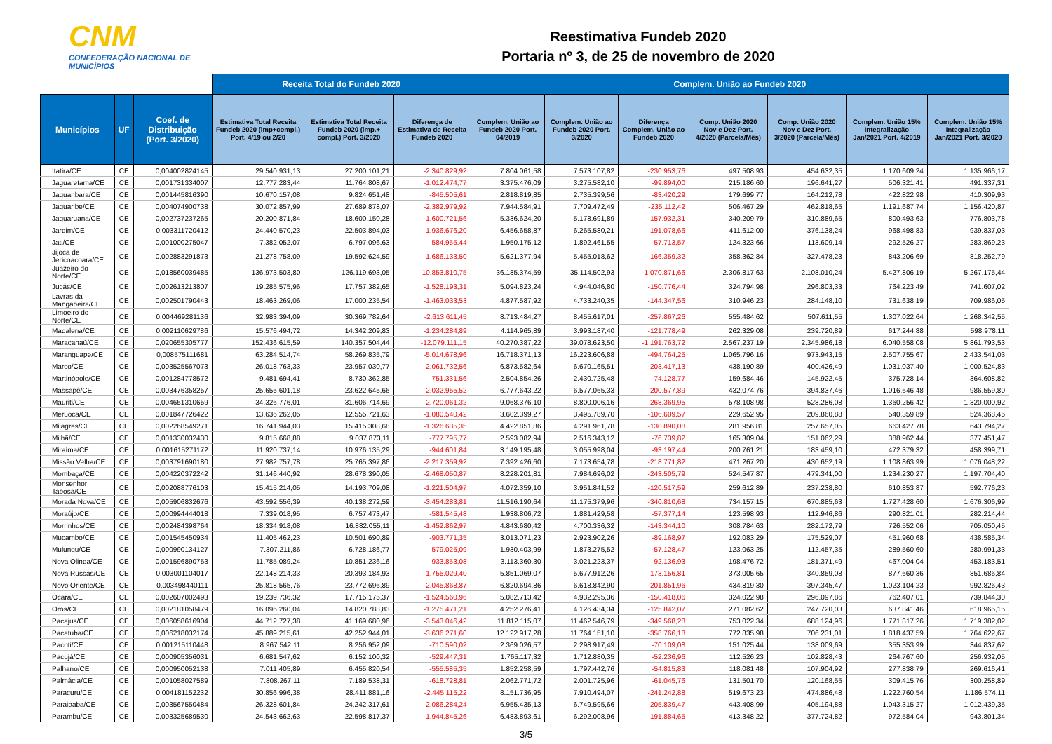CNM
CONFEDERAÇÃO NACIONAL DE MUNICÍPIOS
Reestimativa Fundeb 2020
Portaria nº 3, de 25 de novembro de 2020
| | | | Receita Total do Fundeb 2020 | | | Complem. União ao Fundeb 2020 | | | | | | |
| --- | --- | --- | --- | --- | --- | --- | --- | --- | --- | --- | --- | --- |
| Municípios | UF | Coef. de Distribuição (Port. 3/2020) | Estimativa Total Receita Fundeb 2020 (imp+compl.) Port. 4/19 ou 2/20 | Estimativa Total Receita Fundeb 2020 (imp.+ compl.) Port. 3/2020 | Diferença de Estimativa de Receita Fundeb 2020 | Complem. União ao Fundeb 2020 Port. 04/2019 | Complem. União ao Fundeb 2020 Port. 3/2020 | Diferença Complem. União ao Fundeb 2020 | Comp. União 2020 Nov e Dez Port. 4/2020 (Parcela/Mês) | Comp. União 2020 Nov e Dez Port. 3/2020 (Parcela/Mês) | Complem. União 15% Integralização Jan/2021 Port. 4/2019 | Complem. União 15% Integralização Jan/2021 Port. 3/2020 |
| Itatira/CE | CE | 0,004002824145 | 29.540.931,13 | 27.200.101,21 | -2.340.829,92 | 7.804.061,58 | 7.573.107,82 | -230.953,76 | 497.508,93 | 454.632,35 | 1.170.609,24 | 1.135.966,17 |
| Jaguaretama/CE | CE | 0,001731334007 | 12.777.283,44 | 11.764.808,67 | -1.012.474,77 | 3.375.476,09 | 3.275.582,10 | -99.894,00 | 215.186,60 | 196.641,27 | 506.321,41 | 491.337,31 |
| Jaguaribara/CE | CE | 0,001445816390 | 10.670.157,08 | 9.824.651,48 | -845.505,61 | 2.818.819,85 | 2.735.399,56 | -83.420,29 | 179.699,77 | 164.212,78 | 422.822,98 | 410.309,93 |
| Jaguaribe/CE | CE | 0,004074900738 | 30.072.857,99 | 27.689.878,07 | -2.382.979,92 | 7.944.584,91 | 7.709.472,49 | -235.112,42 | 506.467,29 | 462.818,65 | 1.191.687,74 | 1.156.420,87 |
| Jaguaruana/CE | CE | 0,002737237265 | 20.200.871,84 | 18.600.150,28 | -1.600.721,56 | 5.336.624,20 | 5.178.691,89 | -157.932,31 | 340.209,79 | 310.889,65 | 800.493,63 | 776.803,78 |
| Jardim/CE | CE | 0,003311720412 | 24.440.570,23 | 22.503.894,03 | -1.936.676,20 | 6.456.658,87 | 6.265.580,21 | -191.078,66 | 411.612,00 | 376.138,24 | 968.498,83 | 939.837,03 |
| Jati/CE | CE | 0,001000275047 | 7.382.052,07 | 6.797.096,63 | -584.955,44 | 1.950.175,12 | 1.892.461,55 | -57.713,57 | 124.323,66 | 113.609,14 | 292.526,27 | 283.869,23 |
| Jijoca de Jericoacoara/CE | CE | 0,002883291873 | 21.278.758,09 | 19.592.624,59 | -1.686.133,50 | 5.621.377,94 | 5.455.018,62 | -166.359,32 | 358.362,84 | 327.478,23 | 843.206,69 | 818.252,79 |
| Juazeiro do Norte/CE | CE | 0,018560039485 | 136.973.503,80 | 126.119.693,05 | -10.853.810,75 | 36.185.374,59 | 35.114.502,93 | -1.070.871,66 | 2.306.817,63 | 2.108.010,24 | 5.427.806,19 | 5.267.175,44 |
| Jucás/CE | CE | 0,002613213807 | 19.285.575,96 | 17.757.382,65 | -1.528.193,31 | 5.094.823,24 | 4.944.046,80 | -150.776,44 | 324.794,98 | 296.803,33 | 764.223,49 | 741.607,02 |
| Lavras da Mangabeira/CE | CE | 0,002501790443 | 18.463.269,06 | 17.000.235,54 | -1.463.033,53 | 4.877.587,92 | 4.733.240,35 | -144.347,56 | 310.946,23 | 284.148,10 | 731.638,19 | 709.986,05 |
| Limoeiro do Norte/CE | CE | 0,004469281136 | 32.983.394,09 | 30.369.782,64 | -2.613.611,45 | 8.713.484,27 | 8.455.617,01 | -257.867,26 | 555.484,62 | 507.611,55 | 1.307.022,64 | 1.268.342,55 |
| Madalena/CE | CE | 0,002110629786 | 15.576.494,72 | 14.342.209,83 | -1.234.284,89 | 4.114.965,89 | 3.993.187,40 | -121.778,49 | 262.329,08 | 239.720,89 | 617.244,88 | 598.978,11 |
| Maracanaú/CE | CE | 0,020655305777 | 152.436.615,59 | 140.357.504,44 | -12.079.111,15 | 40.270.387,22 | 39.078.623,50 | -1.191.763,72 | 2.567.237,19 | 2.345.986,18 | 6.040.558,08 | 5.861.793,53 |
| Maranguape/CE | CE | 0,008575111681 | 63.284.514,74 | 58.269.835,79 | -5.014.678,96 | 16.718.371,13 | 16.223.606,88 | -494.764,25 | 1.065.796,16 | 973.943,15 | 2.507.755,67 | 2.433.541,03 |
| Marco/CE | CE | 0,003525567073 | 26.018.763,33 | 23.957.030,77 | -2.061.732,56 | 6.873.582,64 | 6.670.165,51 | -203.417,13 | 438.190,89 | 400.426,49 | 1.031.037,40 | 1.000.524,83 |
| Martinópole/CE | CE | 0,001284778572 | 9.481.694,41 | 8.730.362,85 | -751.331,56 | 2.504.854,26 | 2.430.725,48 | -74.128,77 | 159.684,46 | 145.922,45 | 375.728,14 | 364.608,82 |
| Massapê/CE | CE | 0,003476358257 | 25.655.601,18 | 23.622.645,66 | -2.032.955,52 | 6.777.643,22 | 6.577.065,33 | -200.577,89 | 432.074,76 | 394.837,46 | 1.016.646,48 | 986.559,80 |
| Mauriti/CE | CE | 0,004651310659 | 34.326.776,01 | 31.606.714,69 | -2.720.061,32 | 9.068.376,10 | 8.800.006,16 | -268.369,95 | 578.108,98 | 528.286,08 | 1.360.256,42 | 1.320.000,92 |
| Meruoca/CE | CE | 0,001847726422 | 13.636.262,05 | 12.555.721,63 | -1.080.540,42 | 3.602.399,27 | 3.495.789,70 | -106.609,57 | 229.652,95 | 209.860,88 | 540.359,89 | 524.368,45 |
| Milagres/CE | CE | 0,002268549271 | 16.741.944,03 | 15.415.308,68 | -1.326.635,35 | 4.422.851,86 | 4.291.961,78 | -130.890,08 | 281.956,81 | 257.657,05 | 663.427,78 | 643.794,27 |
| Milhã/CE | CE | 0,001330032430 | 9.815.668,88 | 9.037.873,11 | -777.795,77 | 2.593.082,94 | 2.516.343,12 | -76.739,82 | 165.309,04 | 151.062,29 | 388.962,44 | 377.451,47 |
| Miraíma/CE | CE | 0,001615271172 | 11.920.737,14 | 10.976.135,29 | -944.601,84 | 3.149.195,48 | 3.055.998,04 | -93.197,44 | 200.761,21 | 183.459,10 | 472.379,32 | 458.399,71 |
| Missão Velha/CE | CE | 0,003791690180 | 27.982.757,78 | 25.765.397,86 | -2.217.359,92 | 7.392.426,60 | 7.173.654,78 | -218.771,82 | 471.267,20 | 430.652,19 | 1.108.863,99 | 1.076.048,22 |
| Mombaça/CE | CE | 0,004220372242 | 31.146.440,92 | 28.678.390,05 | -2.468.050,87 | 8.228.201,81 | 7.984.696,02 | -243.505,79 | 524.547,87 | 479.341,00 | 1.234.230,27 | 1.197.704,40 |
| Monsenhor Tabosa/CE | CE | 0,002088776103 | 15.415.214,05 | 14.193.709,08 | -1.221.504,97 | 4.072.359,10 | 3.951.841,52 | -120.517,59 | 259.612,89 | 237.238,80 | 610.853,87 | 592.776,23 |
| Morada Nova/CE | CE | 0,005906832676 | 43.592.556,39 | 40.138.272,59 | -3.454.283,81 | 11.516.190,64 | 11.175.379,96 | -340.810,68 | 734.157,15 | 670.885,63 | 1.727.428,60 | 1.676.306,99 |
| Moraújo/CE | CE | 0,000994444018 | 7.339.018,95 | 6.757.473,47 | -581.545,48 | 1.938.806,72 | 1.881.429,58 | -57.377,14 | 123.598,93 | 112.946,86 | 290.821,01 | 282.214,44 |
| Morrinhos/CE | CE | 0,002484398764 | 18.334.918,08 | 16.882.055,11 | -1.452.862,97 | 4.843.680,42 | 4.700.336,32 | -143.344,10 | 308.784,63 | 282.172,79 | 726.552,06 | 705.050,45 |
| Mucambo/CE | CE | 0,001545450934 | 11.405.462,23 | 10.501.690,89 | -903.771,35 | 3.013.071,23 | 2.923.902,26 | -89.168,97 | 192.083,29 | 175.529,07 | 451.960,68 | 438.585,34 |
| Mulungu/CE | CE | 0,000990134127 | 7.307.211,86 | 6.728.186,77 | -579.025,09 | 1.930.403,99 | 1.873.275,52 | -57.128,47 | 123.063,25 | 112.457,35 | 289.560,60 | 280.991,33 |
| Nova Olinda/CE | CE | 0,001596890753 | 11.785.089,24 | 10.851.236,16 | -933.853,08 | 3.113.360,30 | 3.021.223,37 | -92.136,93 | 198.476,72 | 181.371,49 | 467.004,04 | 453.183,51 |
| Nova Russas/CE | CE | 0,003001104017 | 22.148.214,33 | 20.393.184,93 | -1.755.029,40 | 5.851.069,07 | 5.677.912,26 | -173.156,81 | 373.005,65 | 340.859,08 | 877.660,36 | 851.686,84 |
| Novo Oriente/CE | CE | 0,003498440111 | 25.818.565,76 | 23.772.696,89 | -2.045.868,87 | 6.820.694,86 | 6.618.842,90 | -201.851,96 | 434.819,30 | 397.345,47 | 1.023.104,23 | 992.826,43 |
| Ocara/CE | CE | 0,002607002493 | 19.239.736,32 | 17.715.175,37 | -1.524.560,96 | 5.082.713,42 | 4.932.295,36 | -150.418,06 | 324.022,98 | 296.097,86 | 762.407,01 | 739.844,30 |
| Orós/CE | CE | 0,002181058479 | 16.096.260,04 | 14.820.788,83 | -1.275.471,21 | 4.252.276,41 | 4.126.434,34 | -125.842,07 | 271.082,62 | 247.720,03 | 637.841,46 | 618.965,15 |
| Pacajus/CE | CE | 0,006058616904 | 44.712.727,38 | 41.169.680,96 | -3.543.046,42 | 11.812.115,07 | 11.462.546,79 | -349.568,28 | 753.022,34 | 688.124,96 | 1.771.817,26 | 1.719.382,02 |
| Pacatuba/CE | CE | 0,006218032174 | 45.889.215,61 | 42.252.944,01 | -3.636.271,60 | 12.122.917,28 | 11.764.151,10 | -358.766,18 | 772.835,98 | 706.231,01 | 1.818.437,59 | 1.764.622,67 |
| Pacoti/CE | CE | 0,001215110448 | 8.967.542,11 | 8.256.952,09 | -710.590,02 | 2.369.026,57 | 2.298.917,49 | -70.109,08 | 151.025,44 | 138.009,69 | 355.353,99 | 344.837,62 |
| Pacujá/CE | CE | 0,000905356031 | 6.681.547,62 | 6.152.100,32 | -529.447,31 | 1.765.117,32 | 1.712.880,35 | -52.236,96 | 112.526,23 | 102.828,43 | 264.767,60 | 256.932,05 |
| Palhano/CE | CE | 0,000950052138 | 7.011.405,89 | 6.455.820,54 | -555.585,35 | 1.852.258,59 | 1.797.442,76 | -54.815,83 | 118.081,48 | 107.904,92 | 277.838,79 | 269.616,41 |
| Palmácia/CE | CE | 0,001058027589 | 7.808.267,11 | 7.189.538,31 | -618.728,81 | 2.062.771,72 | 2.001.725,96 | -61.045,76 | 131.501,70 | 120.168,55 | 309.415,76 | 300.258,89 |
| Paracuru/CE | CE | 0,004181152232 | 30.856.996,38 | 28.411.881,16 | -2.445.115,22 | 8.151.736,95 | 7.910.494,07 | -241.242,88 | 519.673,23 | 474.886,48 | 1.222.760,54 | 1.186.574,11 |
| Paraipaba/CE | CE | 0,003567550484 | 26.328.601,84 | 24.242.317,61 | -2.086.284,24 | 6.955.435,13 | 6.749.595,66 | -205.839,47 | 443.408,99 | 405.194,88 | 1.043.315,27 | 1.012.439,35 |
| Parambu/CE | CE | 0,003325689530 | 24.543.662,63 | 22.598.817,37 | -1.944.845,26 | 6.483.893,61 | 6.292.008,96 | -191.884,65 | 413.348,22 | 377.724,82 | 972.584,04 | 943.801,34 |
3/5